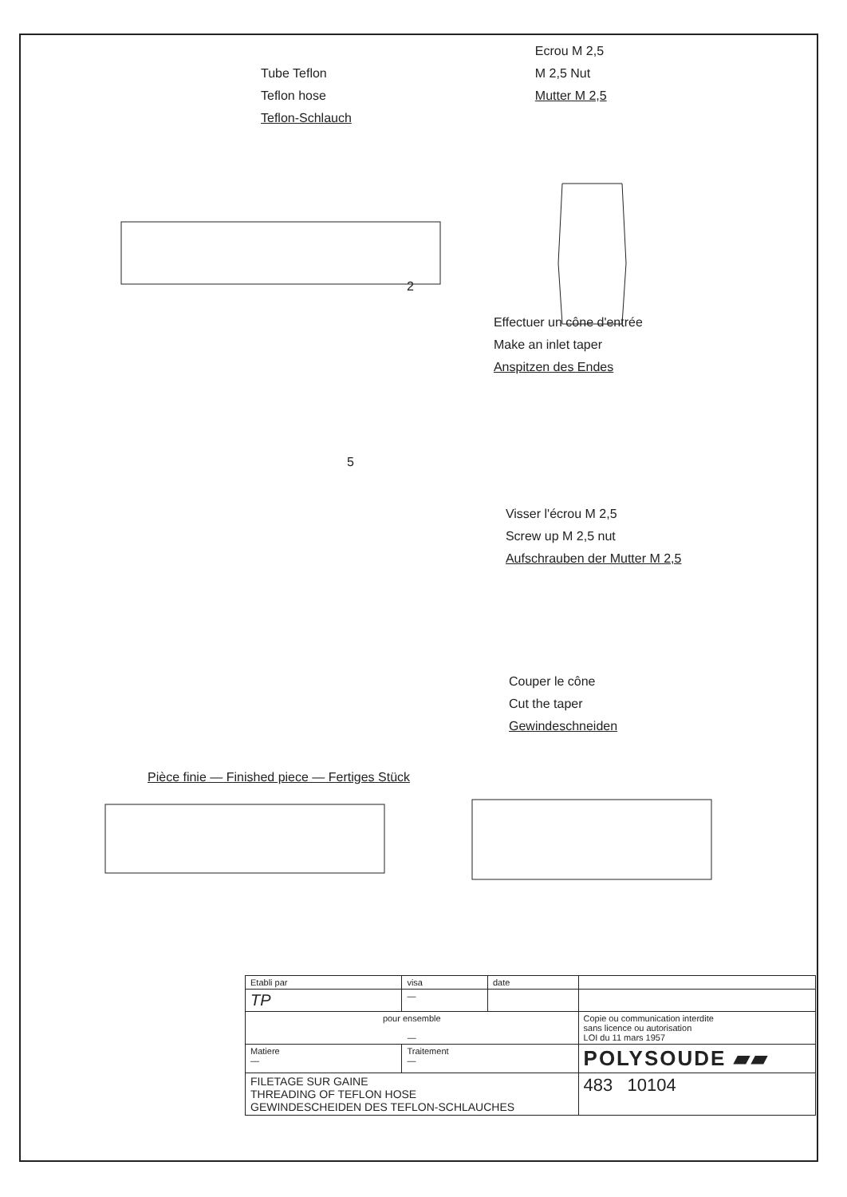Tube Teflon
Teflon hose
Teflon-Schlauch
Ecrou M 2,5
M 2,5 Nut
Mutter M 2,5
2
Effectuer un cône d'entrée
Make an inlet taper
Anspitzen des Endes
5
Visser l'écrou M 2,5
Screw up M 2,5 nut
Aufschrauben der Mutter M 2,5
Couper le cône
Cut the taper
Gewindeschneiden
Pièce finie — Finished piece — Fertiges Stück
| Etabli par | visa | date | | |
| TP | — | | | |
| pour ensemble — | | | Copie ou communication interdite sans licence ou autorisation LOI du 11 mars 1957 | |
| Matiere — | Traitement — | | POLYSOUDE ▰▰ | |
| FILETAGE SUR GAINE THREADING OF TEFLON HOSE GEWINDESCHEIDEN DES TEFLON-SCHLAUCHES | | | | 483 10104 |